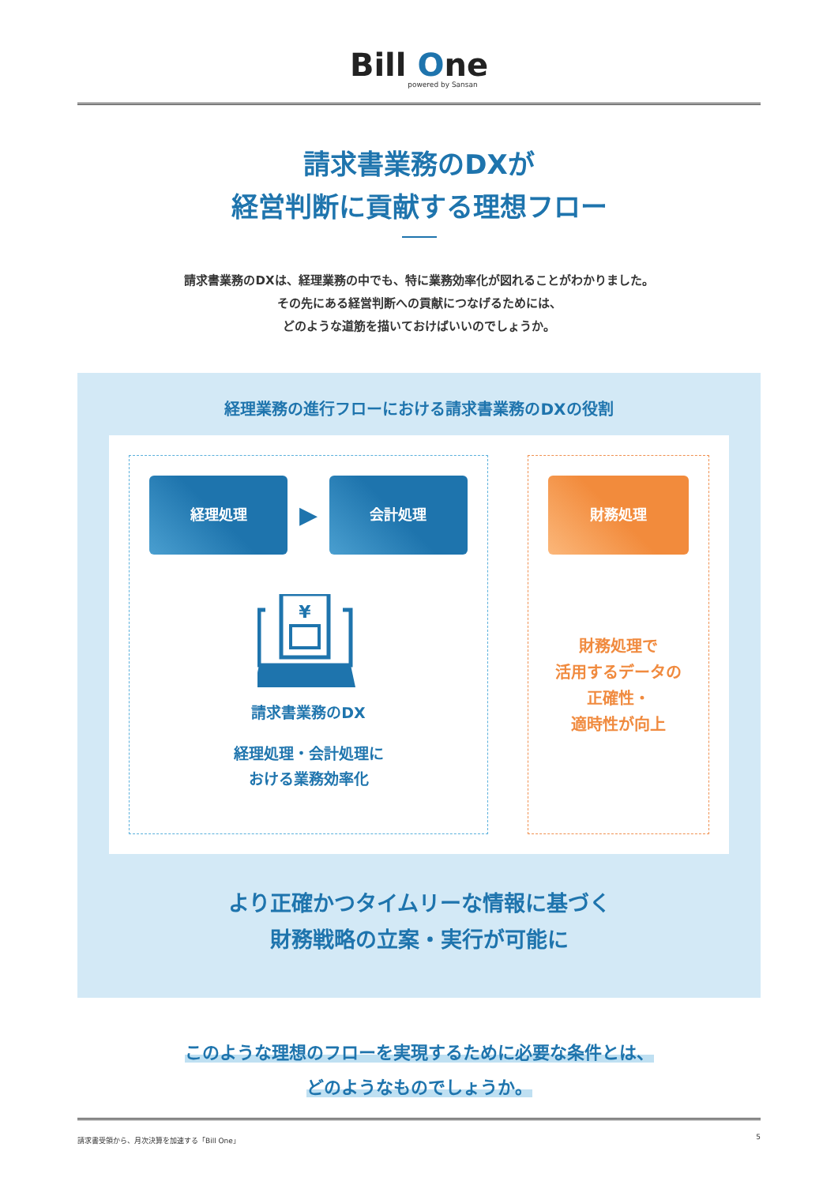Bill One
powered by Sansan
請求書業務のDXが
経営判断に貢献する理想フロー
請求書業務のDXは、経理業務の中でも、特に業務効率化が図れることがわかりました。
その先にある経営判断への貢献につなげるためには、
どのような道筋を描いておけばいいのでしょうか。
経理業務の進行フローにおける請求書業務のDXの役割
経理処理
▶
会計処理
¥
請求書業務のDX
経理処理・会計処理に
おける業務効率化
財務処理
財務処理で
活用するデータの
正確性・
適時性が向上
より正確かつタイムリーな情報に基づく
財務戦略の立案・実行が可能に
このような理想のフローを実現するために必要な条件とは、
どのようなものでしょうか。
請求書受領から、月次決算を加速する「Bill One」 5